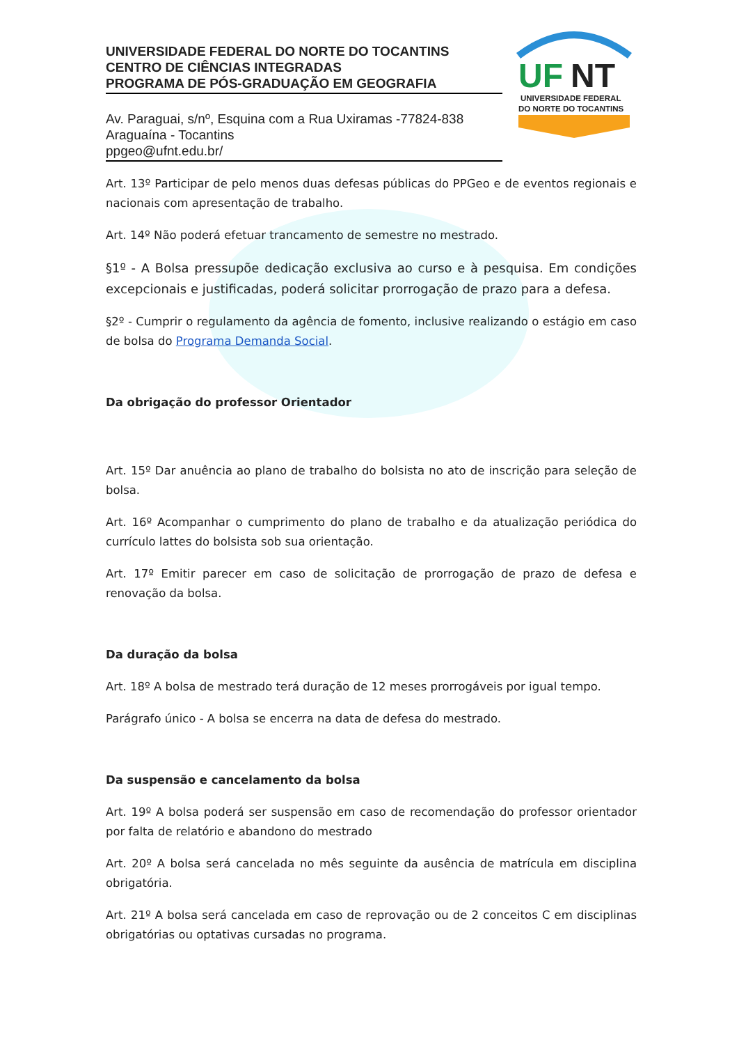UNIVERSIDADE FEDERAL DO NORTE DO TOCANTINS
CENTRO DE CIÊNCIAS INTEGRADAS
PROGRAMA DE PÓS-GRADUAÇÃO EM GEOGRAFIA
Av. Paraguai, s/nº, Esquina com a Rua Uxiramas -77824-838
Araguaína - Tocantins
ppgeo@ufnt.edu.br/
UF
NT
UNIVERSIDADE FEDERAL
DO NORTE DO TOCANTINS
Art. 13º Participar de pelo menos duas defesas públicas do PPGeo e de eventos regionais e nacionais com apresentação de trabalho.
Art. 14º Não poderá efetuar trancamento de semestre no mestrado.
§1º - A Bolsa pressupõe dedicação exclusiva ao curso e à pesquisa. Em condições excepcionais e justificadas, poderá solicitar prorrogação de prazo para a defesa.
§2º - Cumprir o regulamento da agência de fomento, inclusive realizando o estágio em caso de bolsa do Programa Demanda Social.
Da obrigação do professor Orientador
Art. 15º Dar anuência ao plano de trabalho do bolsista no ato de inscrição para seleção de bolsa.
Art. 16º Acompanhar o cumprimento do plano de trabalho e da atualização periódica do currículo lattes do bolsista sob sua orientação.
Art. 17º Emitir parecer em caso de solicitação de prorrogação de prazo de defesa e renovação da bolsa.
Da duração da bolsa
Art. 18º A bolsa de mestrado terá duração de 12 meses prorrogáveis por igual tempo.
Parágrafo único - A bolsa se encerra na data de defesa do mestrado.
Da suspensão e cancelamento da bolsa
Art. 19º A bolsa poderá ser suspensão em caso de recomendação do professor orientador por falta de relatório e abandono do mestrado
Art. 20º A bolsa será cancelada no mês seguinte da ausência de matrícula em disciplina obrigatória.
Art. 21º A bolsa será cancelada em caso de reprovação ou de 2 conceitos C em disciplinas obrigatórias ou optativas cursadas no programa.